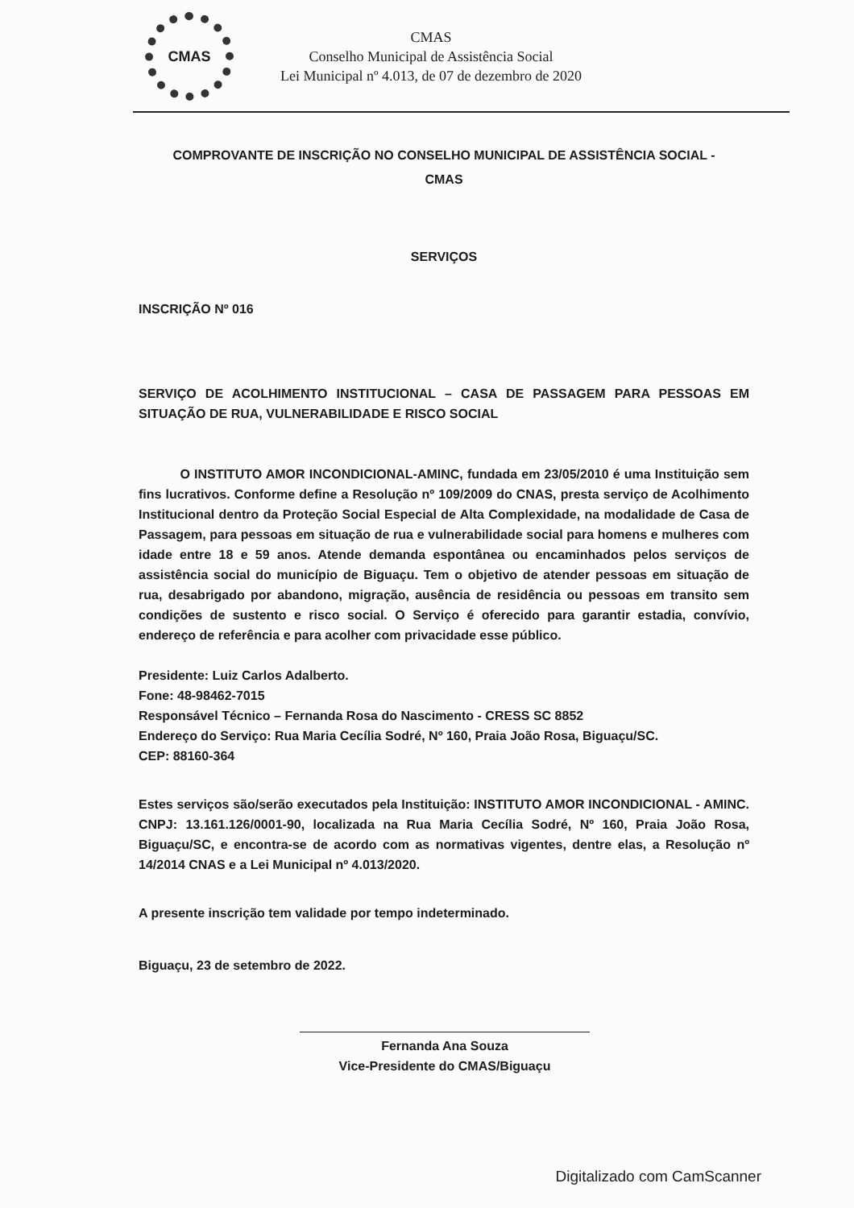CMAS
CMAS
Conselho Municipal de Assistência Social
Lei Municipal nº 4.013, de 07 de dezembro de 2020
COMPROVANTE DE INSCRIÇÃO NO CONSELHO MUNICIPAL DE ASSISTÊNCIA SOCIAL -
CMAS
SERVIÇOS
INSCRIÇÃO Nº 016
SERVIÇO DE ACOLHIMENTO INSTITUCIONAL – CASA DE PASSAGEM PARA PESSOAS EM SITUAÇÃO DE RUA, VULNERABILIDADE E RISCO SOCIAL
O INSTITUTO AMOR INCONDICIONAL-AMINC, fundada em 23/05/2010 é uma Instituição sem fins lucrativos. Conforme define a Resolução nº 109/2009 do CNAS, presta serviço de Acolhimento Institucional dentro da Proteção Social Especial de Alta Complexidade, na modalidade de Casa de Passagem, para pessoas em situação de rua e vulnerabilidade social para homens e mulheres com idade entre 18 e 59 anos. Atende demanda espontânea ou encaminhados pelos serviços de assistência social do município de Biguaçu. Tem o objetivo de atender pessoas em situação de rua, desabrigado por abandono, migração, ausência de residência ou pessoas em transito sem condições de sustento e risco social. O Serviço é oferecido para garantir estadia, convívio, endereço de referência e para acolher com privacidade esse público.
Presidente: Luiz Carlos Adalberto.
Fone: 48-98462-7015
Responsável Técnico – Fernanda Rosa do Nascimento - CRESS SC 8852
Endereço do Serviço: Rua Maria Cecília Sodré, Nº 160, Praia João Rosa, Biguaçu/SC.
CEP: 88160-364
Estes serviços são/serão executados pela Instituição: INSTITUTO AMOR INCONDICIONAL - AMINC. CNPJ: 13.161.126/0001-90, localizada na Rua Maria Cecília Sodré, Nº 160, Praia João Rosa, Biguaçu/SC, e encontra-se de acordo com as normativas vigentes, dentre elas, a Resolução nº 14/2014 CNAS e a Lei Municipal nº 4.013/2020.
A presente inscrição tem validade por tempo indeterminado.
Biguaçu, 23 de setembro de 2022.
Fernanda Ana Souza
Vice-Presidente do CMAS/Biguaçu
Digitalizado com CamScanner